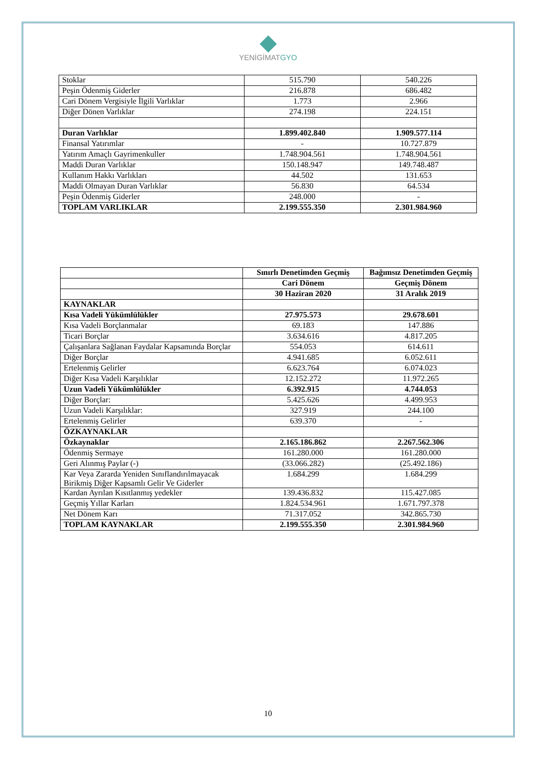YENİGİMATGYO
| Stoklar | 515.790 | 540.226 |
| Peşin Ödenmiş Giderler | 216.878 | 686.482 |
| Cari Dönem Vergisiyle İlgili Varlıklar | 1.773 | 2.966 |
| Diğer Dönen Varlıklar | 274.198 | 224.151 |
| Duran Varlıklar | 1.899.402.840 | 1.909.577.114 |
| Finansal Yatırımlar | - | 10.727.879 |
| Yatırım Amaçlı Gayrimenkuller | 1.748.904.561 | 1.748.904.561 |
| Maddi Duran Varlıklar | 150.148.947 | 149.748.487 |
| Kullanım Hakkı Varlıkları | 44.502 | 131.653 |
| Maddi Olmayan Duran Varlıklar | 56.830 | 64.534 |
| Peşin Ödenmiş Giderler | 248.000 | - |
| TOPLAM VARLIKLAR | 2.199.555.350 | 2.301.984.960 |
| | Sınırlı Denetimden Geçmiş | Bağımsız Denetimden Geçmiş |
| --- | --- | --- |
| | Cari Dönem | Geçmiş Dönem |
| | 30 Haziran 2020 | 31 Aralık 2019 |
| KAYNAKLAR | | |
| Kısa Vadeli Yükümlülükler | 27.975.573 | 29.678.601 |
| Kısa Vadeli Borçlanmalar | 69.183 | 147.886 |
| Ticari Borçlar | 3.634.616 | 4.817.205 |
| Çalışanlara Sağlanan Faydalar Kapsamında Borçlar | 554.053 | 614.611 |
| Diğer Borçlar | 4.941.685 | 6.052.611 |
| Ertelenmiş Gelirler | 6.623.764 | 6.074.023 |
| Diğer Kısa Vadeli Karşılıklar | 12.152.272 | 11.972.265 |
| Uzun Vadeli Yükümlülükler | 6.392.915 | 4.744.053 |
| Diğer Borçlar: | 5.425.626 | 4.499.953 |
| Uzun Vadeli Karşılıklar: | 327.919 | 244.100 |
| Ertelenmiş Gelirler | 639.370 | - |
| ÖZKAYNAKLAR | | |
| Özkaynaklar | 2.165.186.862 | 2.267.562.306 |
| Ödenmiş Sermaye | 161.280.000 | 161.280.000 |
| Geri Alınmış Paylar (-) | (33.066.282) | (25.492.186) |
| Kar Veya Zararda Yeniden Sınıflandırılmayacak Birikmiş Diğer Kapsamlı Gelir Ve Giderler | 1.684.299 | 1.684.299 |
| Kardan Ayrılan Kısıtlanmış yedekler | 139.436.832 | 115.427.085 |
| Geçmiş Yıllar Karları | 1.824.534.961 | 1.671.797.378 |
| Net Dönem Karı | 71.317.052 | 342.865.730 |
| TOPLAM KAYNAKLAR | 2.199.555.350 | 2.301.984.960 |
10